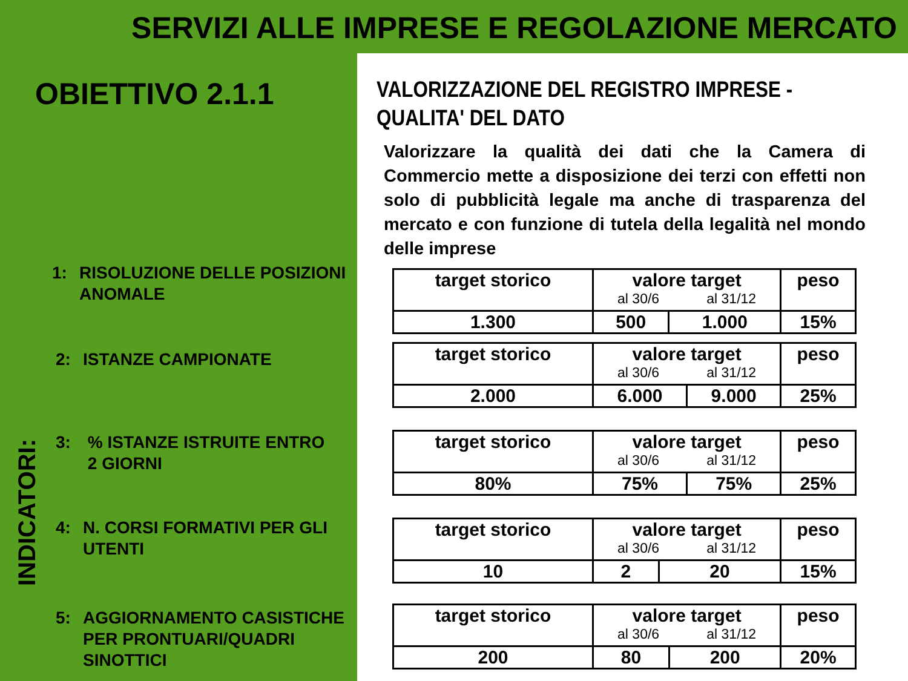SERVIZI ALLE IMPRESE E REGOLAZIONE MERCATO
OBIETTIVO 2.1.1
INDICATORI:
1: RISOLUZIONE DELLE POSIZIONI
ANOMALE
2: ISTANZE CAMPIONATE
3: % ISTANZE ISTRUITE ENTRO
2 GIORNI
4: N. CORSI FORMATIVI PER GLI
UTENTI
5: AGGIORNAMENTO CASISTICHE
PER PRONTUARI/QUADRI
SINOTTICI
VALORIZZAZIONE DEL REGISTRO IMPRESE -
QUALITA' DEL DATO
Valorizzare la qualità dei dati che la Camera di Commercio mette a disposizione dei terzi con effetti non solo di pubblicità legale ma anche di trasparenza del mercato e con funzione di tutela della legalità nel mondo delle imprese
| target storico | valore target al 30/6 al 31/12 | | peso |
| 1.300 | 500 | 1.000 | 15% |
| target storico | valore target al 30/6 al 31/12 | | peso |
| 2.000 | 6.000 | 9.000 | 25% |
| target storico | valore target al 30/6 al 31/12 | | peso |
| 80% | 75% | 75% | 25% |
| target storico | valore target al 30/6 al 31/12 | | peso |
| 10 | 2 | 20 | 15% |
| target storico | valore target al 30/6 al 31/12 | | peso |
| 200 | 80 | 200 | 20% |